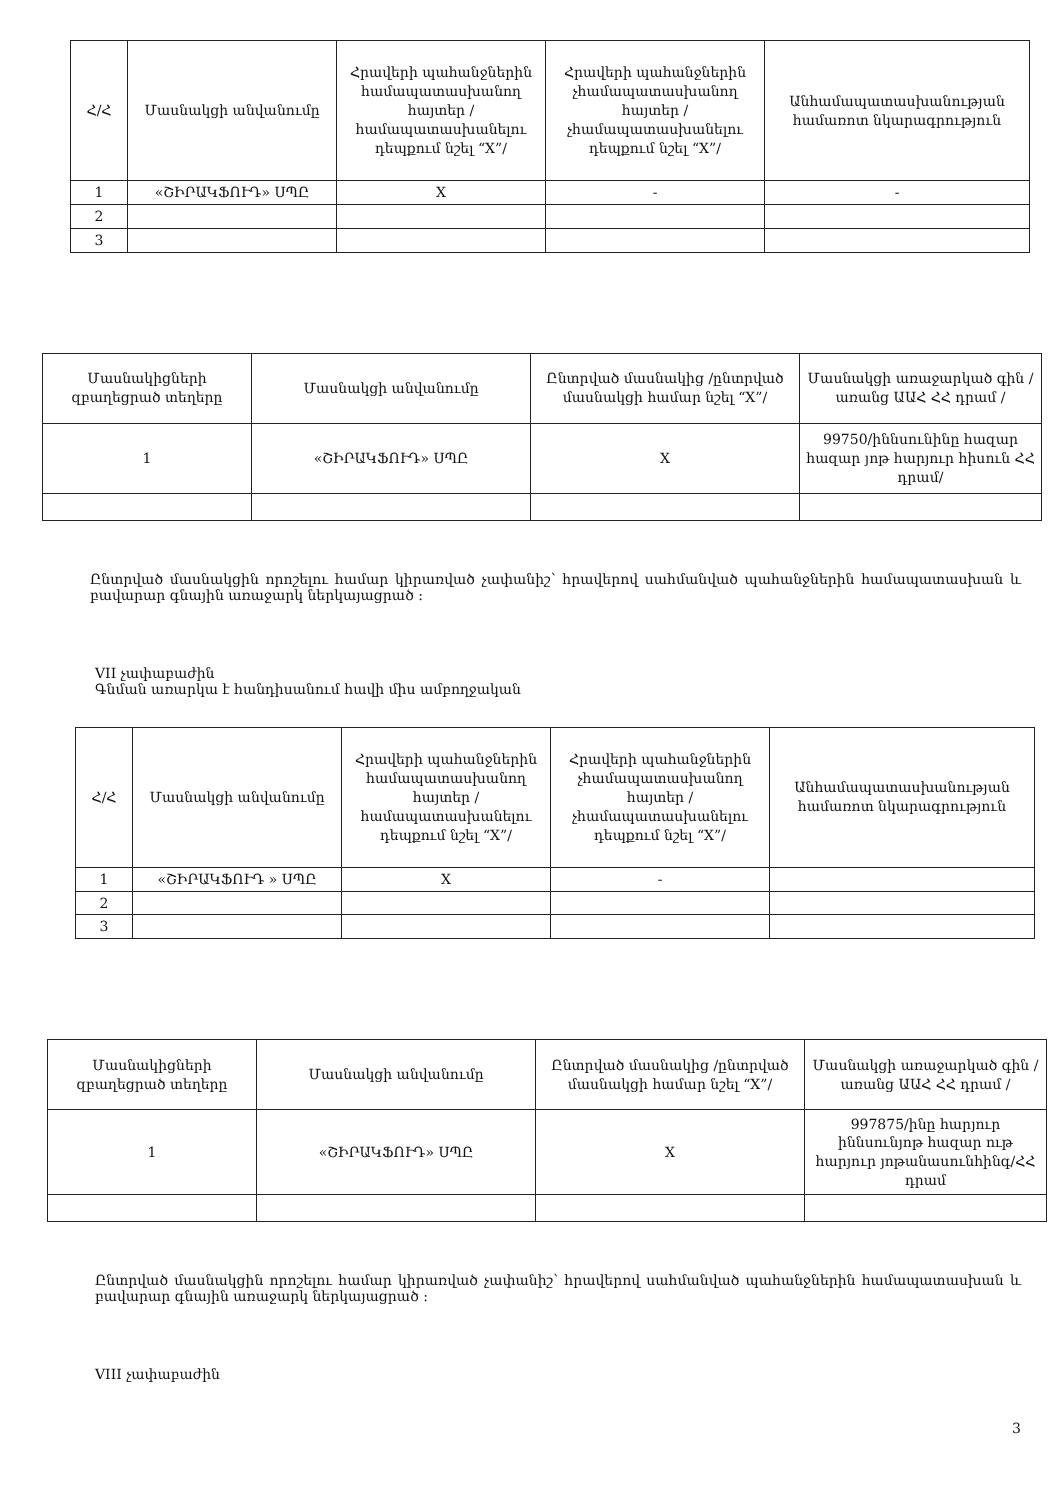| Հ/Հ | Մասնակցի անվանումը | Հրավերի պահանջներին համապատասխանող հայտեր /համապատասխանելու դեպքում նշել “X”/ | Հրավերի պահանջներին չհամապատասխանող հայտեր /չհամապատասխանելու դեպքում նշել “X”/ | Անհամապատասխանության համառոտ նկարագրություն |
| --- | --- | --- | --- | --- |
| 1 | «ՇԻՐԱԿՖՈՒԴ» ՍՊԸ | X | - | - |
| 2 | | | | |
| 3 | | | | |
| Մասնակիցների զբաղեցրած տեղերը | Մասնակցի անվանումը | Ընտրված մասնակից /ընտրված մասնակցի համար նշել “X”/ | Մասնակցի առաջարկած գին /առանց ԱԱՀ ՀՀ դրամ / |
| --- | --- | --- | --- |
| 1 | «ՇԻՐԱԿՖՈՒԴ» ՍՊԸ | X | 99750/իննսունինը հազար հազար յոթ հարյուր հիսուն ՀՀ դրամ/ |
Ընտրված մասնակցին որոշելու համար կիրառված չափանիշ՝ հրավերով սահմանված պահանջներին համապատասխան և բավարար գնային առաջարկ ներկայացրած ։
VII չափաբաժին
Գնման առարկա է հանդիսանում հավի միս ամբողջական
| Հ/Հ | Մասնակցի անվանումը | Հրավերի պահանջներին համապատասխանող հայտեր /համապատասխանելու դեպքում նշել “X”/ | Հրավերի պահանջներին չհամապատասխանող հայտեր /չհամապատասխանելու դեպքում նշել “X”/ | Անհամապատասխանության համառոտ նկարագրություն |
| --- | --- | --- | --- | --- |
| 1 | «ՇԻՐԱԿՖՈՒԴ » ՍՊԸ | X | - | |
| 2 | | | | |
| 3 | | | | |
| Մասնակիցների զբաղեցրած տեղերը | Մասնակցի անվանումը | Ընտրված մասնակից /ընտրված մասնակցի համար նշել “X”/ | Մասնակցի առաջարկած գին /առանց ԱԱՀ ՀՀ դրամ / |
| --- | --- | --- | --- |
| 1 | «ՇԻՐԱԿՖՈՒԴ» ՍՊԸ | X | 997875/ինը հարյուր իննսունյոթ հազար ութ հարյուր յոթանասունհինգ/ՀՀ դրամ |
Ընտրված մասնակցին որոշելու համար կիրառված չափանիշ՝ հրավերով սահմանված պահանջներին համապատասխան և բավարար գնային առաջարկ ներկայացրած ։
VIII չափաբաժին
3